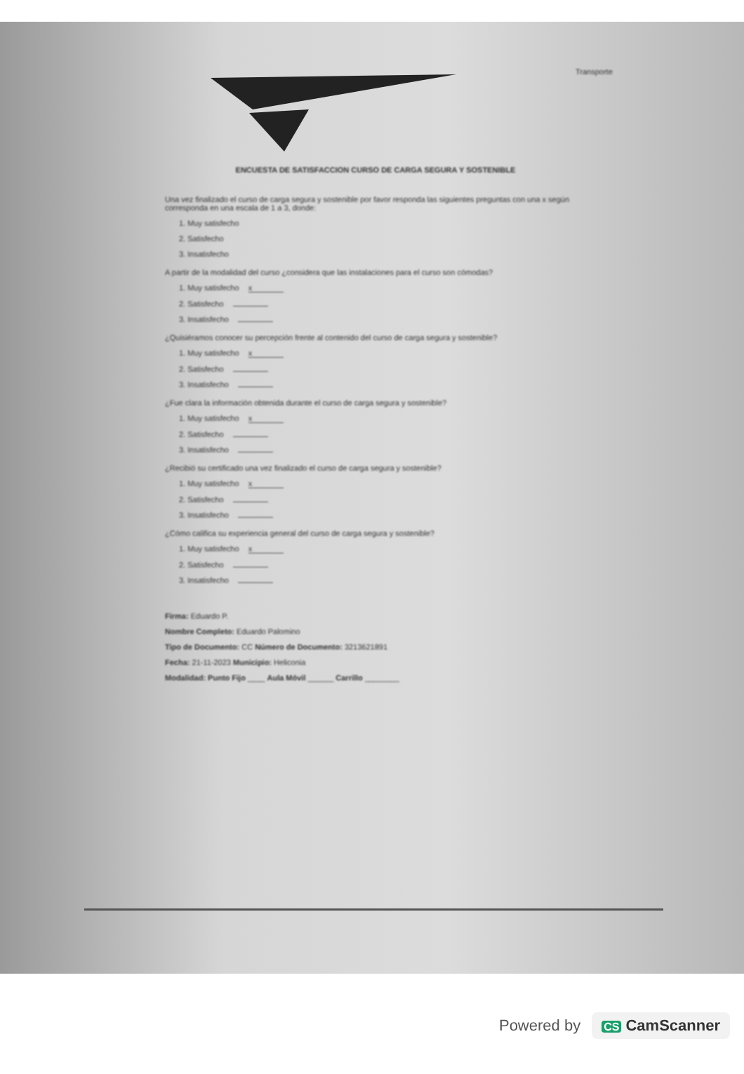Transporte
ENCUESTA DE SATISFACCION CURSO DE CARGA SEGURA Y SOSTENIBLE
Una vez finalizado el curso de carga segura y sostenible por favor responda las siguientes preguntas con una x según corresponda en una escala de 1 a 3, donde:
1. Muy satisfecho
2. Satisfecho
3. Insatisfecho
A partir de la modalidad del curso ¿considera que las instalaciones para el curso son cómodas?
1. Muy satisfecho x
2. Satisfecho
3. Insatisfecho
¿Quisiéramos conocer su percepción frente al contenido del curso de carga segura y sostenible?
1. Muy satisfecho x
2. Satisfecho
3. Insatisfecho
¿Fue clara la información obtenida durante el curso de carga segura y sostenible?
1. Muy satisfecho x
2. Satisfecho
3. Insatisfecho
¿Recibió su certificado una vez finalizado el curso de carga segura y sostenible?
1. Muy satisfecho x
2. Satisfecho
3. Insatisfecho
¿Cómo califica su experiencia general del curso de carga segura y sostenible?
1. Muy satisfecho x
2. Satisfecho
3. Insatisfecho
Firma: Eduardo P.
Nombre Completo: Eduardo Palomino
Tipo de Documento: CC Número de Documento: 3213621891
Fecha: 21-11-2023 Municipio: Heliconia
Modalidad: Punto Fijo ____ Aula Móvil ______ Carrillo ________
Powered by CS CamScanner